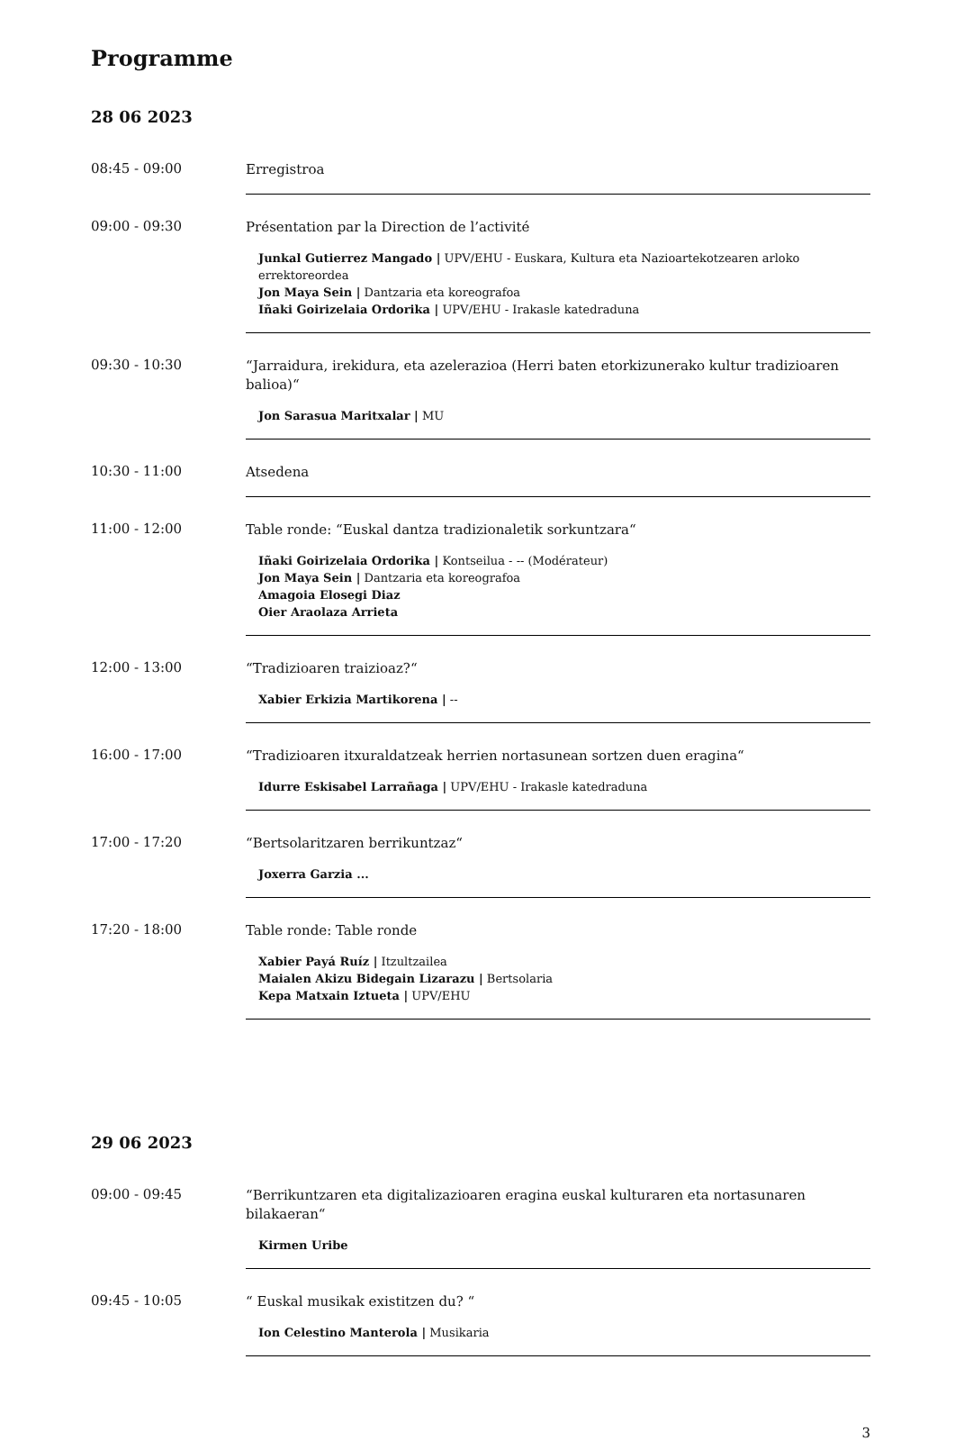Programme
28 06 2023
08:45 - 09:00
Erregistroa
09:00 - 09:30
Présentation par la Direction de l’activité
Junkal Gutierrez Mangado | UPV/EHU - Euskara, Kultura eta Nazioartekotzearen arloko errektoreordea
Jon Maya Sein | Dantzaria eta koreografoa
Iñaki Goirizelaia Ordorika | UPV/EHU - Irakasle katedraduna
09:30 - 10:30
“Jarraidura, irekidura, eta azelerazioa (Herri baten etorkizunerako kultur tradizioaren balioa)“
Jon Sarasua Maritxalar | MU
10:30 - 11:00
Atsedena
11:00 - 12:00
Table ronde: “Euskal dantza tradizionaletik sorkuntzara“
Iñaki Goirizelaia Ordorika | Kontseilua - -- (Modérateur)
Jon Maya Sein | Dantzaria eta koreografoa
Amagoia Elosegi Diaz
Oier Araolaza Arrieta
12:00 - 13:00
“Tradizioaren traizioaz?“
Xabier Erkizia Martikorena | --
16:00 - 17:00
“Tradizioaren itxuraldatzeak herrien nortasunean sortzen duen eragina“
Idurre Eskisabel Larrañaga | UPV/EHU - Irakasle katedraduna
17:00 - 17:20
“Bertsolaritzaren berrikuntzaz“
Joxerra Garzia ...
17:20 - 18:00
Table ronde: Table ronde
Xabier Payá Ruíz | Itzultzailea
Maialen Akizu Bidegain Lizarazu | Bertsolaria
Kepa Matxain Iztueta | UPV/EHU
29 06 2023
09:00 - 09:45
“Berrikuntzaren eta digitalizazioaren eragina euskal kulturaren eta nortasunaren bilakaeran“
Kirmen Uribe
09:45 - 10:05
“ Euskal musikak existitzen du? “
Ion Celestino Manterola | Musikaria
3